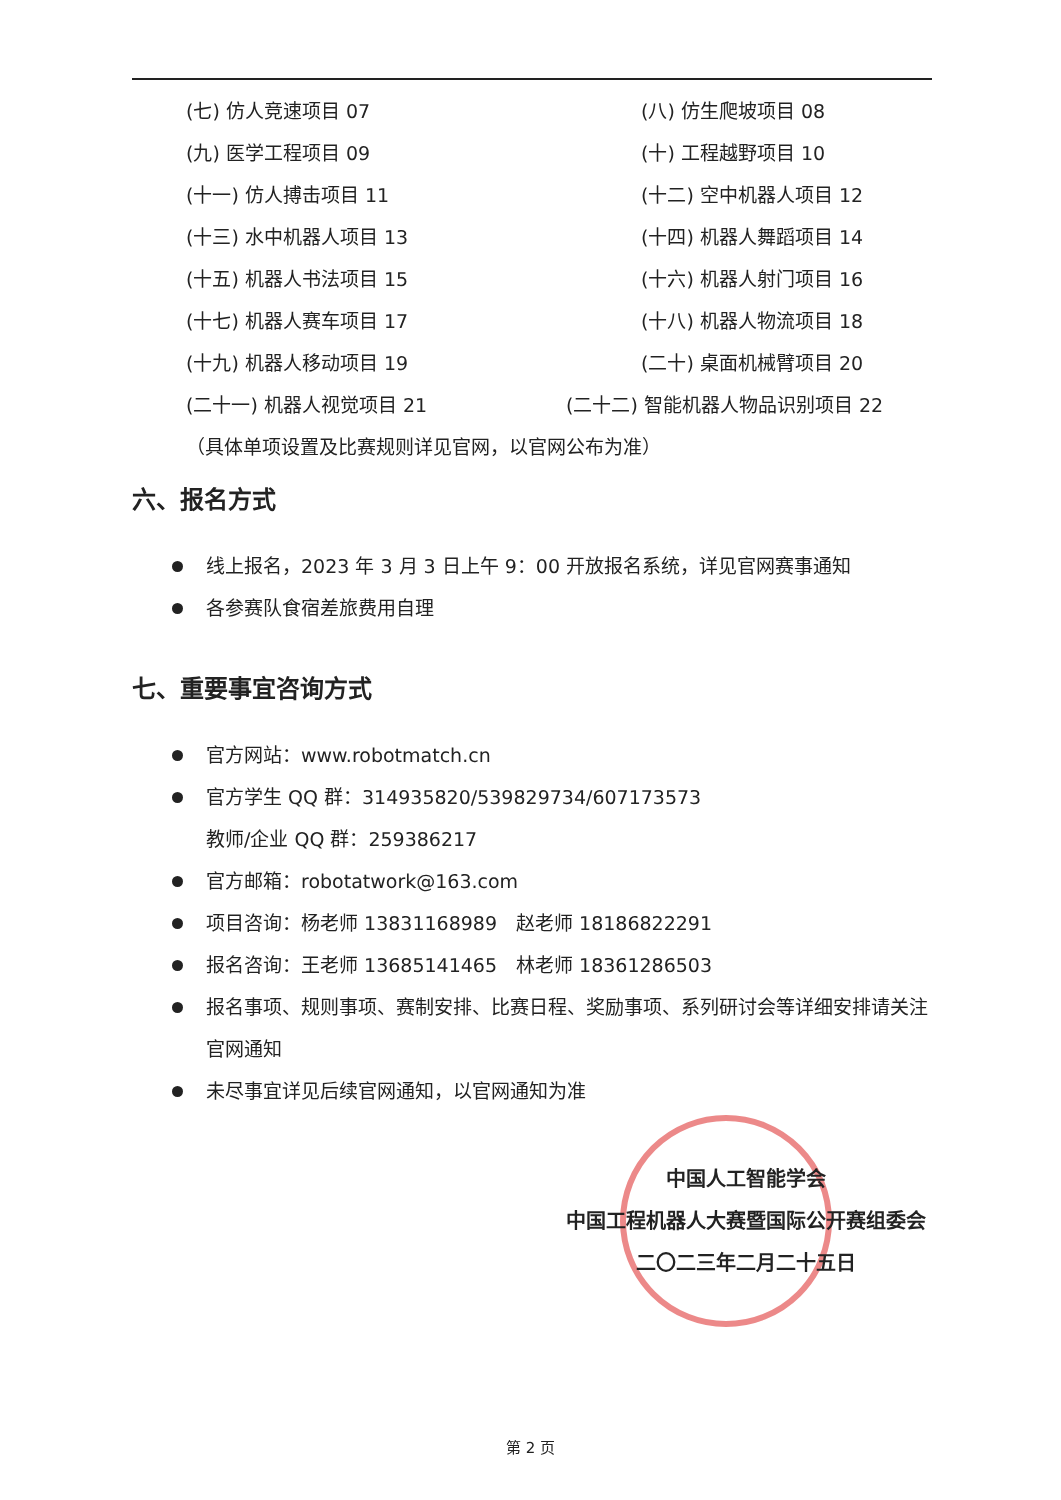(七) 仿人竞速项目 07 (八) 仿生爬坡项目 08
(九) 医学工程项目 09 (十) 工程越野项目 10
(十一) 仿人搏击项目 11 (十二) 空中机器人项目 12
(十三) 水中机器人项目 13 (十四) 机器人舞蹈项目 14
(十五) 机器人书法项目 15 (十六) 机器人射门项目 16
(十七) 机器人赛车项目 17 (十八) 机器人物流项目 18
(十九) 机器人移动项目 19 (二十) 桌面机械臂项目 20
(二十一) 机器人视觉项目 21 (二十二) 智能机器人物品识别项目 22
（具体单项设置及比赛规则详见官网，以官网公布为准）
六、报名方式
线上报名，2023 年 3 月 3 日上午 9：00 开放报名系统，详见官网赛事通知
各参赛队食宿差旅费用自理
七、重要事宜咨询方式
官方网站：www.robotmatch.cn
官方学生 QQ 群：314935820/539829734/607173573
教师/企业 QQ 群：259386217
官方邮箱：robotatwork@163.com
项目咨询：杨老师 13831168989　赵老师 18186822291
报名咨询：王老师 13685141465　林老师 18361286503
报名事项、规则事项、赛制安排、比赛日程、奖励事项、系列研讨会等详细安排请关注官网通知
未尽事宜详见后续官网通知，以官网通知为准
中国人工智能学会
中国工程机器人大赛暨国际公开赛组委会
二〇二三年二月二十五日
第 2 页